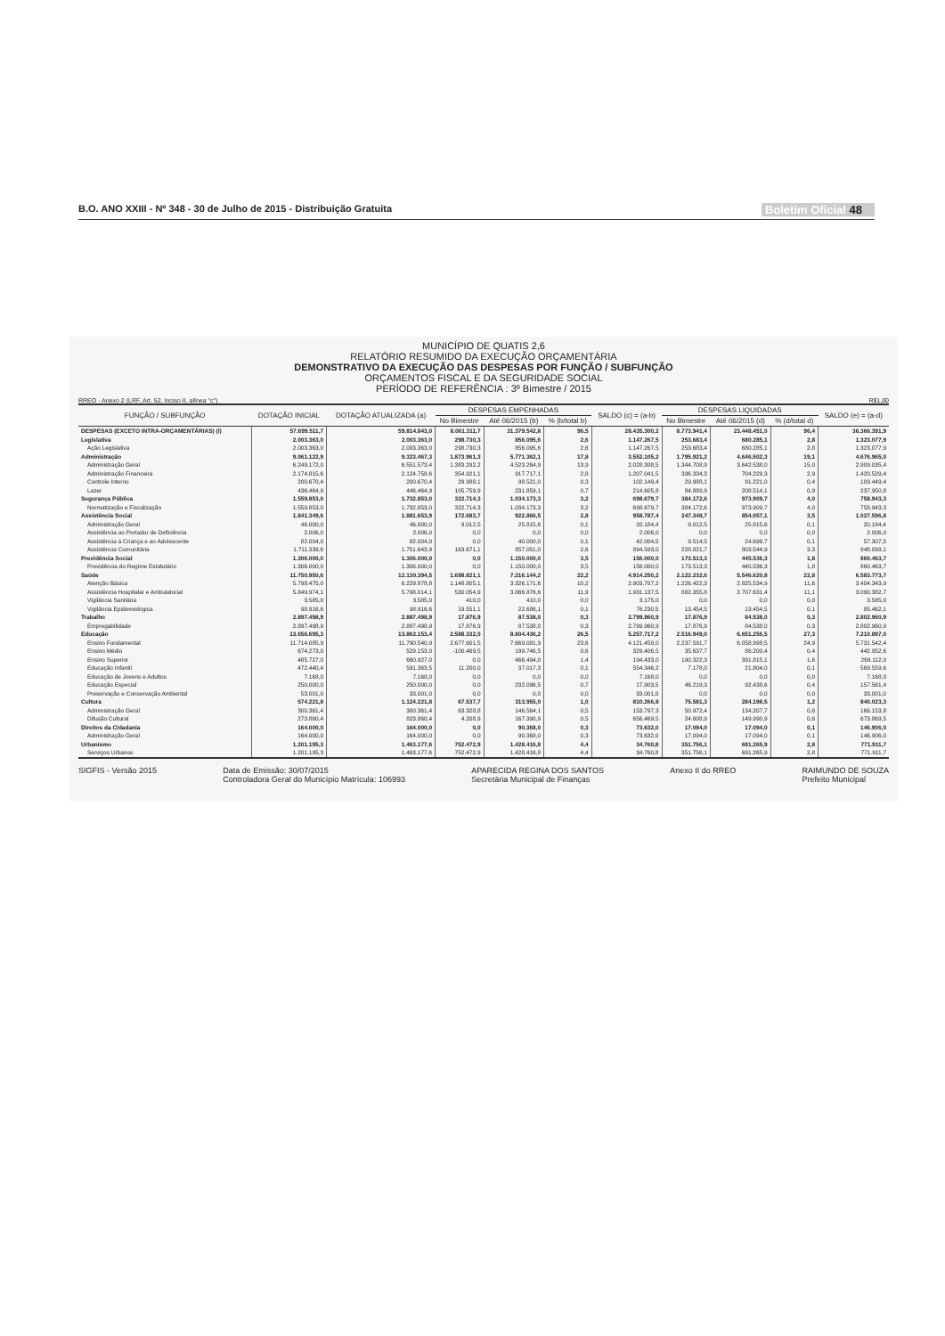B.O. ANO XXIII - Nº 348 - 30 de Julho de 2015 - Distribuição Gratuita Boletim Oficial 48
MUNICÍPIO DE QUATIS 2,6
RELATÓRIO RESUMIDO DA EXECUÇÃO ORÇAMENTÁRIA
DEMONSTRATIVO DA EXECUÇÃO DAS DESPESAS POR FUNÇÃO / SUBFUNÇÃO
ORÇAMENTOS FISCAL E DA SEGURIDADE SOCIAL
PERÍODO DE REFERÊNCIA : 3º Bimestre / 2015
RREO - Anexo 2 (LRF, Art. 52, Inciso II, alínea "c") R$1,00
| FUNÇÃO / SUBFUNÇÃO | DOTAÇÃO INICIAL | DOTAÇÃO ATUALIZADA (a) | DESPESAS EMPENHADAS | | | SALDO (c) = (a-b) | DESPESAS LIQUIDADAS | | | SALDO (e) = (a-d) |
| --- | --- | --- | --- | --- | --- | --- | --- | --- | --- | --- |
| | | | No Bimestre | Até 06/2015 (b) | % (b/total b) | | No Bimestre | Até 06/2015 (d) | % (d/total d) | |
| DESPESAS (EXCETO INTRA-ORÇAMENTÁRIAS) (I) | 57.699.511,7 | 59.814.843,0 | 8.061.311,7 | 31.379.542,8 | 96,5 | 28.435.300,2 | 8.773.941,4 | 23.448.451,0 | 96,4 | 36.366.391,9 |
| Legislativa | 2.003.363,0 | 2.003.363,0 | 298.730,3 | 856.095,6 | 2,6 | 1.147.267,5 | 253.683,4 | 680.285,1 | 2,8 | 1.323.077,9 |
| Ação Legislativa | 2.003.363,0 | 2.003.363,0 | 298.730,3 | 856.095,6 | 2,6 | 1.147.267,5 | 253.683,4 | 680.285,1 | 2,8 | 1.323.077,9 |
| Administração | 9.061.122,9 | 9.323.467,3 | 1.873.961,3 | 5.771.362,1 | 17,8 | 3.552.105,2 | 1.795.921,2 | 4.646.502,3 | 19,1 | 4.676.965,0 |
| Administração Geral | 6.249.172,0 | 6.551.573,4 | 1.383.292,2 | 4.523.264,9 | 13,9 | 2.028.308,5 | 1.344.708,9 | 3.642.538,0 | 15,0 | 2.909.035,4 |
| Administração Financeira | 2.174.815,6 | 2.124.758,6 | 354.921,1 | 917.717,1 | 2,8 | 1.207.041,5 | 336.334,3 | 704.229,3 | 2,9 | 1.420.529,4 |
| Controle Interno | 200.670,4 | 200.670,4 | 29.988,1 | 98.521,0 | 0,3 | 102.149,4 | 29.988,1 | 91.221,0 | 0,4 | 109.449,4 |
| Lazer | 436.464,9 | 446.464,9 | 105.759,9 | 231.859,1 | 0,7 | 214.605,8 | 84.889,9 | 208.514,1 | 0,9 | 237.950,8 |
| Segurança Pública | 1.559.853,0 | 1.732.853,0 | 322.714,3 | 1.034.173,3 | 3,2 | 698.679,7 | 384.172,6 | 973.909,7 | 4,0 | 758.943,3 |
| Normatização e Fiscalização | 1.559.853,0 | 1.732.853,0 | 322.714,3 | 1.034.173,3 | 3,2 | 698.679,7 | 384.172,6 | 973.909,7 | 4,0 | 758.943,3 |
| Assistência Social | 1.841.349,6 | 1.881.653,9 | 172.683,7 | 922.866,5 | 2,8 | 958.787,4 | 247.348,7 | 854.057,1 | 3,5 | 1.027.596,8 |
| Administração Geral | 46.000,0 | 46.000,0 | 9.012,5 | 25.815,6 | 0,1 | 20.184,4 | 9.012,5 | 25.815,6 | 0,1 | 20.184,4 |
| Assistência ao Portador de Deficiência | 2.006,0 | 2.006,0 | 0,0 | 0,0 | 0,0 | 2.006,0 | 0,0 | 0,0 | 0,0 | 2.006,0 |
| Assistência à Criança e ao Adolescente | 82.004,0 | 82.004,0 | 0,0 | 40.000,0 | 0,1 | 42.004,0 | 9.514,5 | 24.696,7 | 0,1 | 57.307,3 |
| Assistência Comunitária | 1.711.339,6 | 1.751.643,9 | 163.671,1 | 857.051,0 | 2,6 | 894.593,0 | 228.821,7 | 803.544,9 | 3,3 | 948.099,1 |
| Previdência Social | 1.306.000,0 | 1.306.000,0 | 0,0 | 1.150.000,0 | 3,5 | 156.000,0 | 173.513,3 | 445.536,3 | 1,8 | 860.463,7 |
| Previdência do Regime Estatutário | 1.306.000,0 | 1.306.000,0 | 0,0 | 1.150.000,0 | 3,5 | 156.000,0 | 173.513,3 | 445.536,3 | 1,8 | 860.463,7 |
| Saúde | 11.750.950,6 | 12.130.394,5 | 1.698.821,1 | 7.216.144,2 | 22,2 | 4.914.250,2 | 2.122.232,6 | 5.546.620,8 | 22,8 | 6.583.773,7 |
| Atenção Básica | 5.798.475,0 | 6.229.878,8 | 1.148.805,1 | 3.326.171,6 | 10,2 | 2.903.707,2 | 1.226.422,3 | 2.825.534,9 | 11,6 | 3.404.343,9 |
| Assistência Hospitalar e Ambulatorial | 5.849.974,1 | 5.798.014,1 | 530.054,9 | 3.866.876,6 | 11,9 | 1.931.137,5 | 882.355,8 | 2.707.631,4 | 11,1 | 3.090.382,7 |
| Vigilância Sanitária | 3.585,0 | 3.585,0 | 410,0 | 410,0 | 0,0 | 3.175,0 | 0,0 | 0,0 | 0,0 | 3.585,0 |
| Vigilância Epidemiológica | 98.916,6 | 98.916,6 | 19.551,1 | 22.686,1 | 0,1 | 76.230,5 | 13.454,5 | 13.454,5 | 0,1 | 85.462,1 |
| Trabalho | 2.897.498,9 | 2.887.498,9 | 17.876,9 | 87.538,0 | 0,3 | 2.799.960,9 | 17.876,9 | 84.538,0 | 0,3 | 2.802.960,9 |
| Empregabilidade | 2.897.498,9 | 2.887.498,9 | 17.876,9 | 87.538,0 | 0,3 | 2.799.960,9 | 17.876,9 | 84.538,0 | 0,3 | 2.802.960,9 |
| Educação | 13.656.695,3 | 13.862.153,4 | 2.588.332,0 | 8.604.436,2 | 26,5 | 5.257.717,2 | 2.516.949,0 | 6.651.256,5 | 27,3 | 7.210.897,0 |
| Ensino Fundamental | 11.714.085,9 | 11.790.540,9 | 2.677.601,5 | 7.669.081,9 | 23,6 | 4.121.459,0 | 2.237.591,7 | 6.058.998,5 | 24,9 | 5.731.542,4 |
| Ensino Médio | 674.273,0 | 529.153,0 | -100.469,5 | 199.746,5 | 0,6 | 329.406,5 | 35.637,7 | 86.200,4 | 0,4 | 442.952,6 |
| Ensino Superior | 485.727,0 | 660.927,0 | 0,0 | 466.494,0 | 1,4 | 194.433,0 | 190.322,3 | 391.815,1 | 1,6 | 269.112,0 |
| Educação Infantil | 472.440,4 | 591.363,5 | 11.200,0 | 37.017,3 | 0,1 | 554.346,2 | 7.178,0 | 21.804,0 | 0,1 | 569.559,6 |
| Educação de Jovens e Adultos | 7.168,0 | 7.168,0 | 0,0 | 0,0 | 0,0 | 7.168,0 | 0,0 | 0,0 | 0,0 | 7.168,0 |
| Educação Especial | 250.000,0 | 250.000,0 | 0,0 | 232.096,5 | 0,7 | 17.903,5 | 46.219,3 | 92.438,6 | 0,4 | 157.561,4 |
| Preservação e Conservação Ambiental | 53.001,0 | 33.001,0 | 0,0 | 0,0 | 0,0 | 33.001,0 | 0,0 | 0,0 | 0,0 | 33.001,0 |
| Cultura | 574.221,8 | 1.124.221,8 | 67.537,7 | 313.955,0 | 1,0 | 810.266,8 | 75.581,3 | 284.198,5 | 1,2 | 840.023,3 |
| Administração Geral | 300.361,4 | 300.361,4 | 63.328,8 | 146.564,1 | 0,5 | 153.797,3 | 50.972,4 | 134.207,7 | 0,6 | 166.153,8 |
| Difusão Cultural | 273.860,4 | 823.860,4 | 4.208,9 | 167.390,9 | 0,5 | 656.469,5 | 24.608,9 | 149.990,9 | 0,6 | 673.869,5 |
| Direitos da Cidadania | 164.000,0 | 164.000,0 | 0,0 | 90.368,0 | 0,3 | 73.632,0 | 17.094,0 | 17.094,0 | 0,1 | 146.906,0 |
| Administração Geral | 164.000,0 | 164.000,0 | 0,0 | 90.368,0 | 0,3 | 73.632,0 | 17.094,0 | 17.094,0 | 0,1 | 146.906,0 |
| Urbanismo | 1.201.195,3 | 1.463.177,6 | 752.472,9 | 1.428.416,8 | 4,4 | 34.760,8 | 351.756,1 | 691.265,9 | 2,8 | 771.911,7 |
| Serviços Urbanos | 1.201.195,3 | 1.463.177,6 | 752.472,9 | 1.428.416,8 | 4,4 | 34.760,8 | 351.756,1 | 691.265,9 | 2,8 | 771.911,7 |
SIGFIS - Versão 2015 Data de Emissão: 30/07/2015
Controladora Geral do Município Matrícula: 106993 APARECIDA REGINA DOS SANTOS
Secretária Municipal de Finanças Anexo II do RREO RAIMUNDO DE SOUZA
Prefeito Municipal